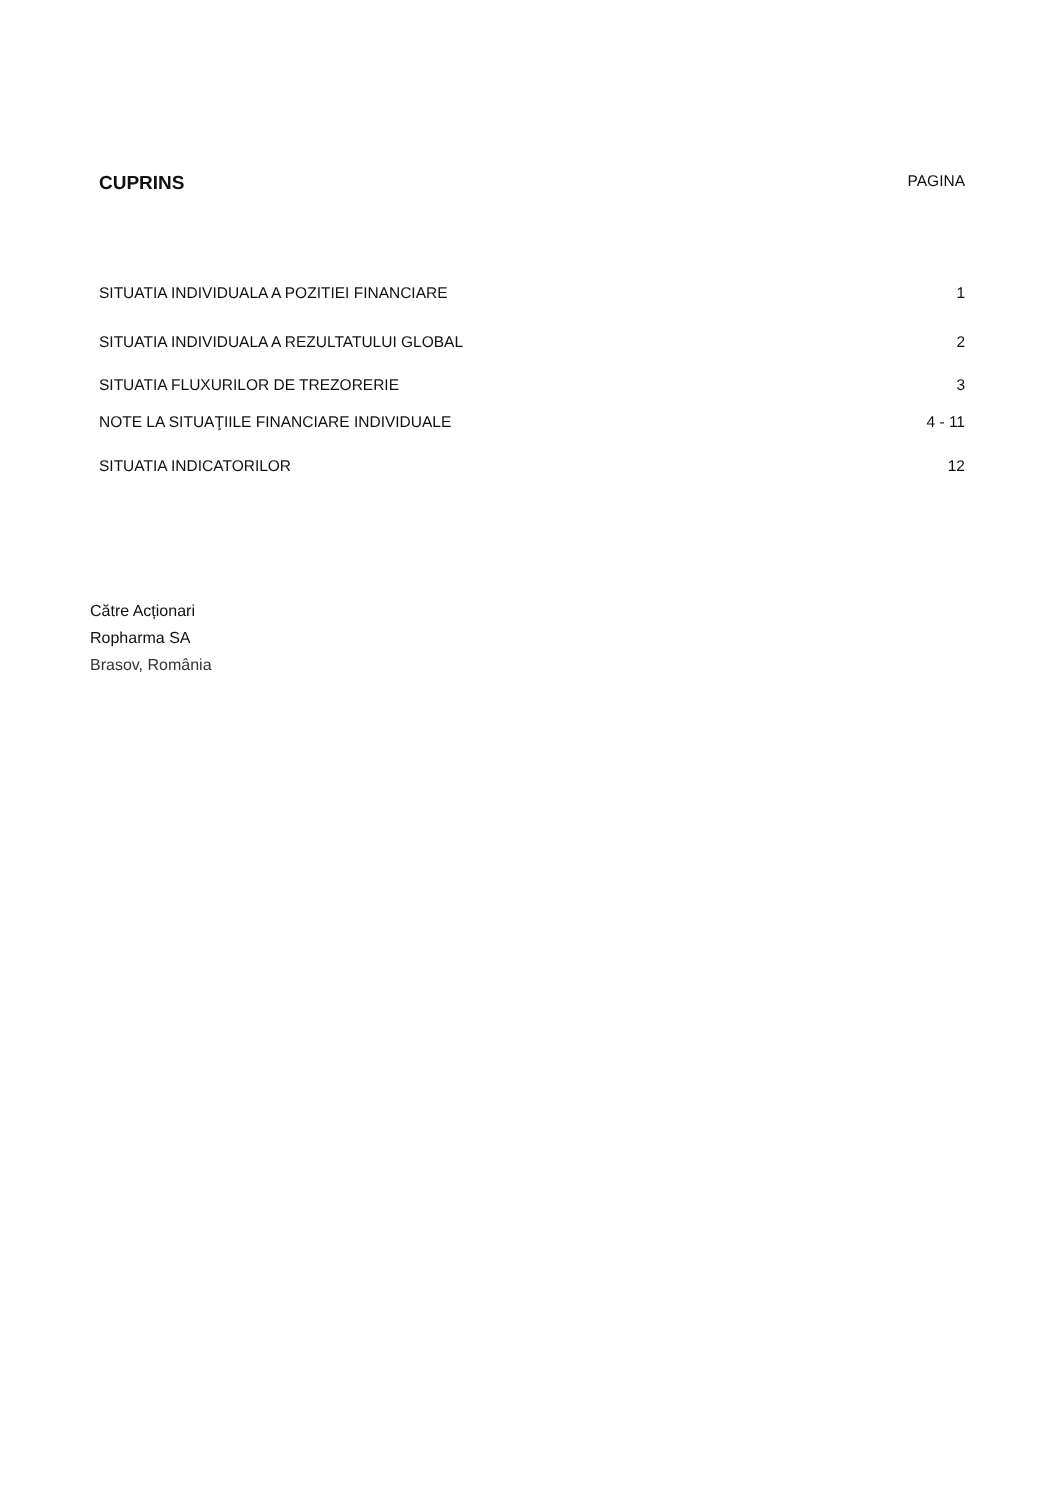CUPRINS PAGINA
SITUATIA INDIVIDUALA A POZITIEI FINANCIARE 1
SITUATIA INDIVIDUALA A REZULTATULUI GLOBAL 2
SITUATIA FLUXURILOR DE TREZORERIE 3
NOTE LA SITUAŢIILE FINANCIARE INDIVIDUALE 4 - 11
SITUATIA INDICATORILOR 12
Către Acționari
Ropharma SA
Brasov, România